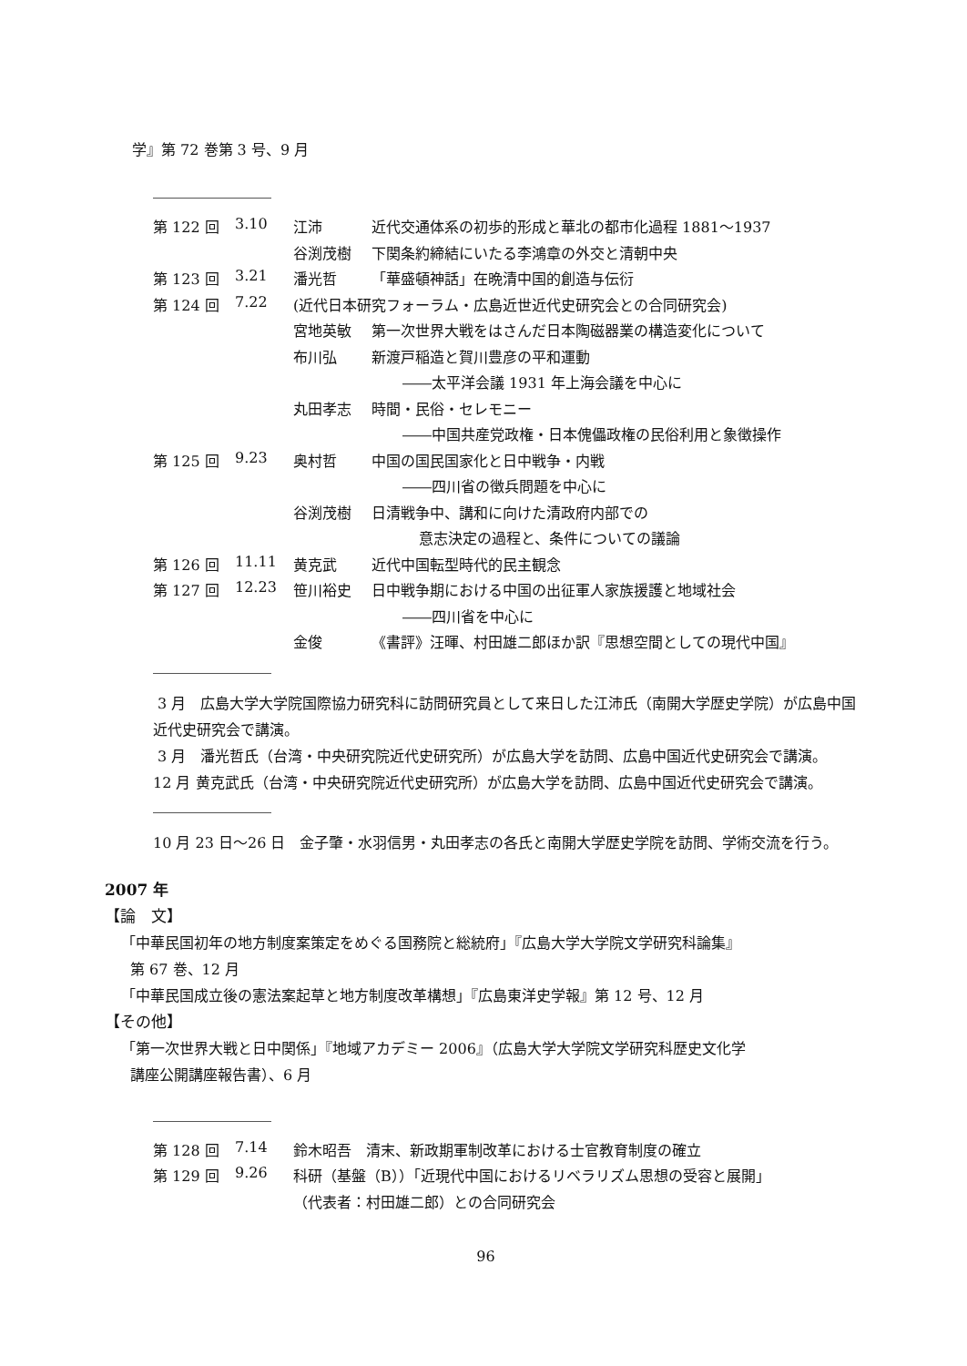学』第 72 巻第 3 号、9 月
| 第 122 回 | 3.10 | 江沛 | 近代交通体系の初歩的形成と華北の都市化過程 1881～1937 |
| | | 谷渕茂樹 | 下関条約締結にいたる李鴻章の外交と清朝中央 |
| 第 123 回 | 3.21 | 潘光哲 | 「華盛頓神話」在晩清中国的創造与伝衍 |
| 第 124 回 | 7.22 | (近代日本研究フォーラム・広島近世近代史研究会との合同研究会) | |
| | | 宮地英敏 | 第一次世界大戦をはさんだ日本陶磁器業の構造変化について |
| | | 布川弘 | 新渡戸稲造と賀川豊彦の平和運動 |
| | | | ――太平洋会議 1931 年上海会議を中心に |
| | | 丸田孝志 | 時間・民俗・セレモニー |
| | | | ――中国共産党政権・日本傀儡政権の民俗利用と象徴操作 |
| 第 125 回 | 9.23 | 奥村哲 | 中国の国民国家化と日中戦争・内戦 |
| | | | ――四川省の徴兵問題を中心に |
| | | 谷渕茂樹 | 日清戦争中、講和に向けた清政府内部での |
| | | | 意志決定の過程と、条件についての議論 |
| 第 126 回 | 11.11 | 黄克武 | 近代中国転型時代的民主観念 |
| 第 127 回 | 12.23 | 笹川裕史 | 日中戦争期における中国の出征軍人家族援護と地域社会 |
| | | | ――四川省を中心に |
| | | 金俊 | 《書評》汪暉、村田雄二郎ほか訳『思想空間としての現代中国』 |
3 月　広島大学大学院国際協力研究科に訪問研究員として来日した江沛氏（南開大学歴史学院）が広島中国近代史研究会で講演。
3 月　潘光哲氏（台湾・中央研究院近代史研究所）が広島大学を訪問、広島中国近代史研究会で講演。
12 月 黄克武氏（台湾・中央研究院近代史研究所）が広島大学を訪問、広島中国近代史研究会で講演。
10 月 23 日～26 日　金子肇・水羽信男・丸田孝志の各氏と南開大学歴史学院を訪問、学術交流を行う。
2007 年
【論　文】
「中華民国初年の地方制度案策定をめぐる国務院と総統府」『広島大学大学院文学研究科論集』
第 67 巻、12 月
「中華民国成立後の憲法案起草と地方制度改革構想」『広島東洋史学報』第 12 号、12 月
【その他】
「第一次世界大戦と日中関係」『地域アカデミー 2006』（広島大学大学院文学研究科歴史文化学
講座公開講座報告書）、6 月
| 第 128 回 | 7.14 | 鈴木昭吾 清末、新政期軍制改革における士官教育制度の確立 |
| 第 129 回 | 9.26 | 科研（基盤（B））「近現代中国におけるリベラリズム思想の受容と展開」 |
| | | （代表者：村田雄二郎）との合同研究会 |
96